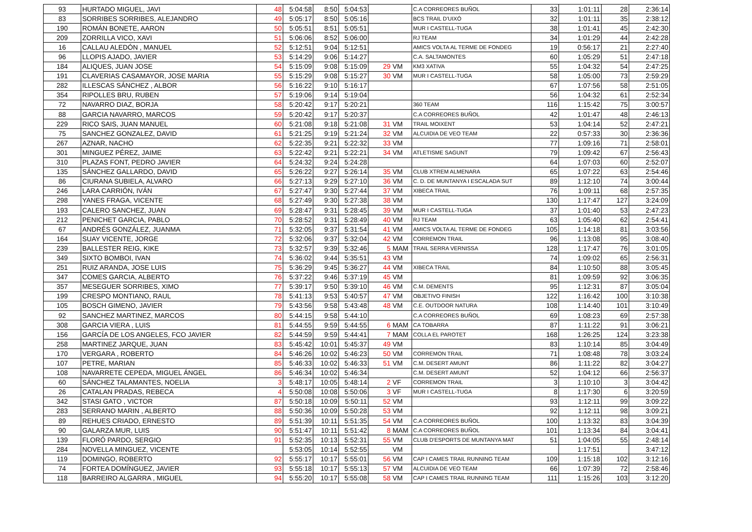| 93 | HURTADO MIGUEL, JAVI | 48 | 5:04:58 | 8:50 | 5:04:53 | | | C.A CORREORES BUÑOL | 33 | 1:01:11 | 28 | 2:36:14 |
| 83 | SORRIBES SORRIBES, ALEJANDRO | 49 | 5:05:17 | 8:50 | 5:05:16 | | | BCS TRAIL D'UIXÓ | 32 | 1:01:11 | 35 | 2:38:12 |
| 190 | ROMÁN BONETE, AARON | 50 | 5:05:51 | 8:51 | 5:05:51 | | | MUR I CASTELL-TUGA | 38 | 1:01:41 | 45 | 2:42:30 |
| 209 | ZORRILLA VICO, XAVI | 51 | 5:06:06 | 8:52 | 5:06:00 | | | RJ TEAM | 34 | 1:01:29 | 44 | 2:42:28 |
| 16 | CALLAU ALEDÓN , MANUEL | 52 | 5:12:51 | 9:04 | 5:12:51 | | | AMICS VOLTA AL TERME DE FONDEG | 19 | 0:56:17 | 21 | 2:27:40 |
| 96 | LLOPIS AJADO, JAVIER | 53 | 5:14:29 | 9:06 | 5:14:27 | | | C.A. SALTAMONTES | 60 | 1:05:29 | 51 | 2:47:18 |
| 184 | ALIQUES, JUAN JOSE | 54 | 5:15:09 | 9:08 | 5:15:09 | 29 | VM | KM3 XATIVA | 55 | 1:04:32 | 54 | 2:47:25 |
| 191 | CLAVERIAS CASAMAYOR, JOSE MARIA | 55 | 5:15:29 | 9:08 | 5:15:27 | 30 | VM | MUR I CASTELL-TUGA | 58 | 1:05:00 | 73 | 2:59:29 |
| 282 | ILLESCAS SÁNCHEZ , ALBOR | 56 | 5:16:22 | 9:10 | 5:16:17 | | | | 67 | 1:07:56 | 58 | 2:51:05 |
| 354 | RIPOLLES BRU, RUBEN | 57 | 5:19:06 | 9:14 | 5:19:04 | | | | 56 | 1:04:32 | 61 | 2:52:34 |
| 72 | NAVARRO DIAZ, BORJA | 58 | 5:20:42 | 9:17 | 5:20:21 | | | 360 TEAM | 116 | 1:15:42 | 75 | 3:00:57 |
| 88 | GARCIA NAVARRO, MARCOS | 59 | 5:20:42 | 9:17 | 5:20:37 | | | C.A CORREORES BUÑOL | 42 | 1:01:47 | 48 | 2:46:13 |
| 229 | RICO SAIS, JUAN MANUEL | 60 | 5:21:08 | 9:18 | 5:21:08 | 31 | VM | TRAIL MOIXENT | 53 | 1:04:14 | 52 | 2:47:21 |
| 75 | SANCHEZ GONZALEZ, DAVID | 61 | 5:21:25 | 9:19 | 5:21:24 | 32 | VM | ALCUIDIA DE VEO TEAM | 22 | 0:57:33 | 30 | 2:36:36 |
| 267 | AZNAR, NACHO | 62 | 5:22:35 | 9:21 | 5:22:32 | 33 | VM | | 77 | 1:09:16 | 71 | 2:58:01 |
| 301 | MINGUEZ PÉREZ, JAIME | 63 | 5:22:42 | 9:21 | 5:22:21 | 34 | VM | ATLETISME SAGUNT | 79 | 1:09:42 | 67 | 2:56:43 |
| 310 | PLAZAS FONT, PEDRO JAVIER | 64 | 5:24:32 | 9:24 | 5:24:28 | | | | 64 | 1:07:03 | 60 | 2:52:07 |
| 135 | SÁNCHEZ GALLARDO, DAVID | 65 | 5:26:22 | 9:27 | 5:26:14 | 35 | VM | CLUB XTREM ALMENARA | 65 | 1:07:22 | 63 | 2:54:46 |
| 86 | CIURANA SUBIELA, ALVARO | 66 | 5:27:13 | 9:29 | 5:27:10 | 36 | VM | C. D. DE MUNTANYA I ESCALADA SUT | 89 | 1:12:10 | 74 | 3:00:44 |
| 246 | LARA CARRIÓN, IVÁN | 67 | 5:27:47 | 9:30 | 5:27:44 | 37 | VM | XIBECA TRAIL | 76 | 1:09:11 | 68 | 2:57:35 |
| 298 | YANES FRAGA, VICENTE | 68 | 5:27:49 | 9:30 | 5:27:38 | 38 | VM | | 130 | 1:17:47 | 127 | 3:24:09 |
| 193 | CALERO SANCHEZ, JUAN | 69 | 5:28:47 | 9:31 | 5:28:45 | 39 | VM | MUR I CASTELL-TUGA | 37 | 1:01:40 | 53 | 2:47:23 |
| 212 | PENICHET GARCIA, PABLO | 70 | 5:28:52 | 9:31 | 5:28:49 | 40 | VM | RJ TEAM | 63 | 1:05:40 | 62 | 2:54:41 |
| 67 | ANDRÉS GONZÁLEZ, JUANMA | 71 | 5:32:05 | 9:37 | 5:31:54 | 41 | VM | AMICS VOLTA AL TERME DE FONDEG | 105 | 1:14:18 | 81 | 3:03:56 |
| 164 | SUAY VICENTE, JORGE | 72 | 5:32:06 | 9:37 | 5:32:04 | 42 | VM | CORREMON TRAIL | 96 | 1:13:08 | 95 | 3:08:40 |
| 239 | BALLESTER REIG, KIKE | 73 | 5:32:57 | 9:39 | 5:32:46 | 5 | MAM | TRAIL SERRA VERNISSA | 128 | 1:17:47 | 76 | 3:01:05 |
| 349 | SIXTO BOMBOI, IVAN | 74 | 5:36:02 | 9:44 | 5:35:51 | 43 | VM | | 74 | 1:09:02 | 65 | 2:56:31 |
| 251 | RUIZ ARANDA, JOSE LUIS | 75 | 5:36:29 | 9:45 | 5:36:27 | 44 | VM | XIBECA TRAIL | 84 | 1:10:50 | 88 | 3:05:45 |
| 347 | COMES GARCIA, ALBERTO | 76 | 5:37:22 | 9:46 | 5:37:19 | 45 | VM | | 81 | 1:09:59 | 92 | 3:06:35 |
| 357 | MESEGUER SORRIBES, XIMO | 77 | 5:39:17 | 9:50 | 5:39:10 | 46 | VM | C.M. DEMENTS | 95 | 1:12:31 | 87 | 3:05:04 |
| 199 | CRESPO MONTIANO, RAUL | 78 | 5:41:13 | 9:53 | 5:40:57 | 47 | VM | OBJETIVO FINISH | 122 | 1:16:42 | 100 | 3:10:38 |
| 105 | BOSCH GIMENO, JAVIER | 79 | 5:43:56 | 9:58 | 5:43:48 | 48 | VM | C.E. OUTDOOR NATURA | 108 | 1:14:40 | 101 | 3:10:49 |
| 92 | SANCHEZ MARTINEZ, MARCOS | 80 | 5:44:15 | 9:58 | 5:44:10 | | | C.A CORREORES BUÑOL | 69 | 1:08:23 | 69 | 2:57:38 |
| 308 | GARCIA VIERA , LUIS | 81 | 5:44:55 | 9:59 | 5:44:55 | 6 | MAM | CA TOBARRA | 87 | 1:11:22 | 91 | 3:06:21 |
| 156 | GARCÍA DE LOS ANGELES, FCO JAVIER | 82 | 5:44:59 | 9:59 | 5:44:41 | 7 | MAM | COLLA EL PAROTET | 168 | 1:26:25 | 124 | 3:23:38 |
| 258 | MARTINEZ JARQUE, JUAN | 83 | 5:45:42 | 10:01 | 5:45:37 | 49 | VM | | 83 | 1:10:14 | 85 | 3:04:49 |
| 170 | VERGARA , ROBERTO | 84 | 5:46:26 | 10:02 | 5:46:23 | 50 | VM | CORREMON TRAIL | 71 | 1:08:48 | 78 | 3:03:24 |
| 107 | PETRE, MARIAN | 85 | 5:46:33 | 10:02 | 5:46:33 | 51 | VM | C.M. DESERT AMUNT | 86 | 1:11:22 | 82 | 3:04:27 |
| 108 | NAVARRETE CEPEDA, MIGUEL ÁNGEL | 86 | 5:46:34 | 10:02 | 5:46:34 | | | C.M. DESERT AMUNT | 52 | 1:04:12 | 66 | 2:56:37 |
| 60 | SÁNCHEZ TALAMANTES, NOELIA | 3 | 5:48:17 | 10:05 | 5:48:14 | 2 | VF | CORREMON TRAIL | 3 | 1:10:10 | 3 | 3:04:42 |
| 26 | CATALAN PRADAS, REBECA | 4 | 5:50:08 | 10:08 | 5:50:06 | 3 | VF | MUR I CASTELL-TUGA | 8 | 1:17:30 | 6 | 3:20:59 |
| 342 | STASI GATO , VICTOR | 87 | 5:50:18 | 10:09 | 5:50:11 | 52 | VM | | 93 | 1:12:11 | 99 | 3:09:22 |
| 283 | SERRANO MARIN , ALBERTO | 88 | 5:50:36 | 10:09 | 5:50:28 | 53 | VM | | 92 | 1:12:11 | 98 | 3:09:21 |
| 89 | REHUES CRIADO, ERNESTO | 89 | 5:51:39 | 10:11 | 5:51:35 | 54 | VM | C.A CORREORES BUÑOL | 100 | 1:13:32 | 83 | 3:04:39 |
| 90 | GALARZA MUR, LUIS | 90 | 5:51:47 | 10:11 | 5:51:42 | 8 | MAM | C.A CORREORES BUÑOL | 101 | 1:13:34 | 84 | 3:04:41 |
| 139 | FLORÓ PARDO, SERGIO | 91 | 5:52:35 | 10:13 | 5:52:31 | 55 | VM | CLUB D'ESPORTS DE MUNTANYA MAT | 51 | 1:04:05 | 55 | 2:48:14 |
| 284 | NOVELLA MINGUEZ, VICENTE | | 5:53:05 | 10:14 | 5:52:55 | | VM | | | 1:17:51 | | 3:47:12 |
| 119 | DOMINGO, ROBERTO | 92 | 5:55:17 | 10:17 | 5:55:01 | 56 | VM | CAP I CAMES TRAIL RUNNING TEAM | 109 | 1:15:18 | 102 | 3:12:16 |
| 74 | FORTEA DOMÍNGUEZ, JAVIER | 93 | 5:55:18 | 10:17 | 5:55:13 | 57 | VM | ALCUIDIA DE VEO TEAM | 66 | 1:07:39 | 72 | 2:58:46 |
| 118 | BARREIRO ALGARRA , MIGUEL | 94 | 5:55:20 | 10:17 | 5:55:08 | 58 | VM | CAP I CAMES TRAIL RUNNING TEAM | 111 | 1:15:26 | 103 | 3:12:20 |